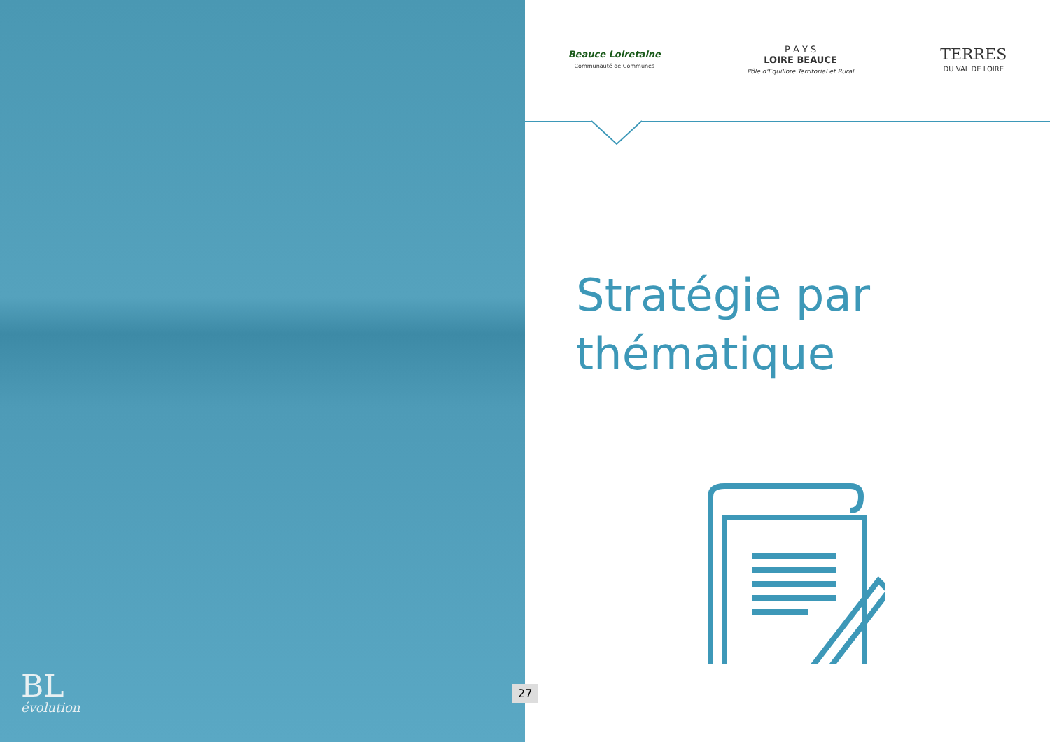BL
évolution
Beauce Loiretaine
Communauté de Communes
P A Y S
LOIRE BEAUCE
Pôle d'Equilibre Territorial et Rural
TERRES
DU VAL DE LOIRE
Stratégie par
thématique
27